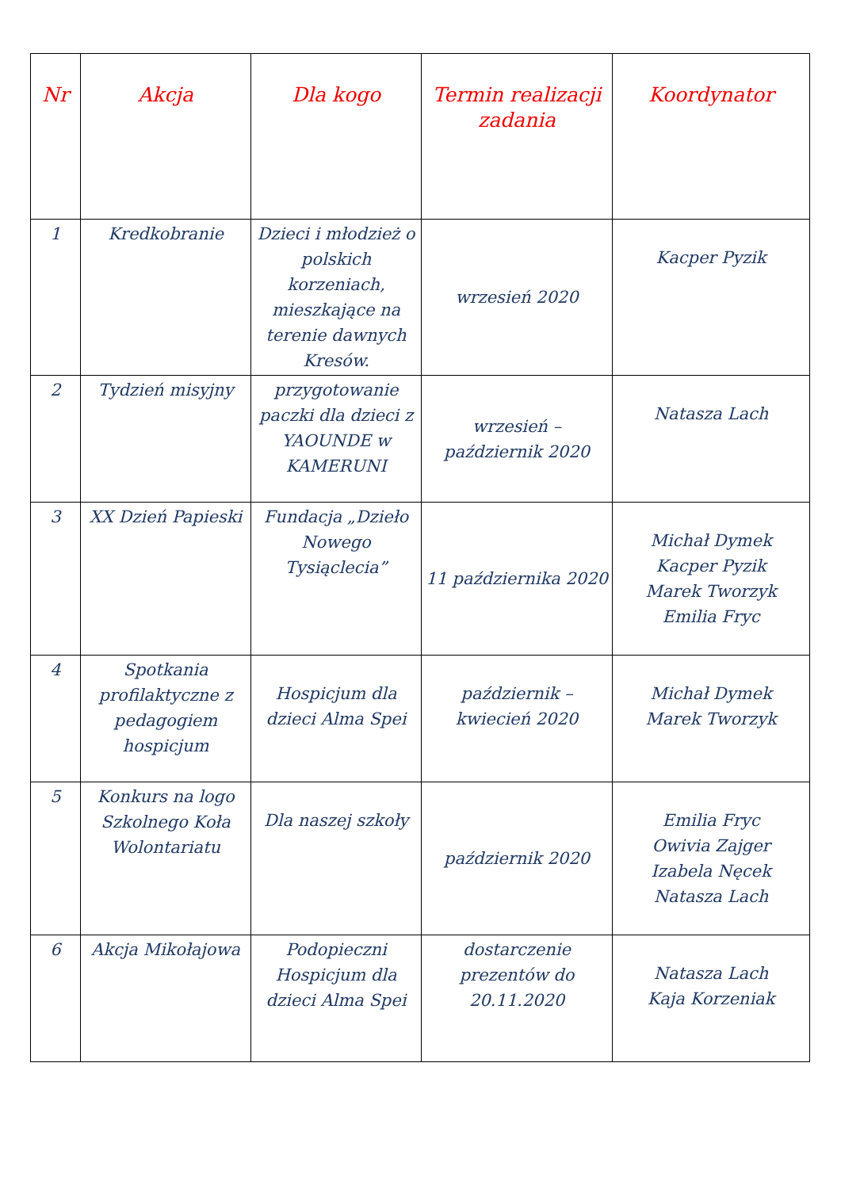| Nr | Akcja | Dla kogo | Termin realizacji zadania | Koordynator |
| --- | --- | --- | --- | --- |
| 1 | Kredkobranie | Dzieci i młodzież o polskich korzeniach, mieszkające na terenie dawnych Kresów. | wrzesień 2020 | Kacper Pyzik |
| 2 | Tydzień misyjny | przygotowanie paczki dla dzieci z YAOUNDE w KAMERUNI | wrzesień – październik 2020 | Natasza Lach |
| 3 | XX Dzień Papieski | Fundacja „Dzieło Nowego Tysiąclecia” | 11 października 2020 | Michał Dymek Kacper Pyzik Marek Tworzyk Emilia Fryc |
| 4 | Spotkania profilaktyczne z pedagogiem hospicjum | Hospicjum dla dzieci Alma Spei | październik – kwiecień 2020 | Michał Dymek Marek Tworzyk |
| 5 | Konkurs na logo Szkolnego Koła Wolontariatu | Dla naszej szkoły | październik 2020 | Emilia Fryc Owivia Zajger Izabela Nęcek Natasza Lach |
| 6 | Akcja Mikołajowa | Podopieczni Hospicjum dla dzieci Alma Spei | dostarczenie prezentów do 20.11.2020 | Natasza Lach Kaja Korzeniak |